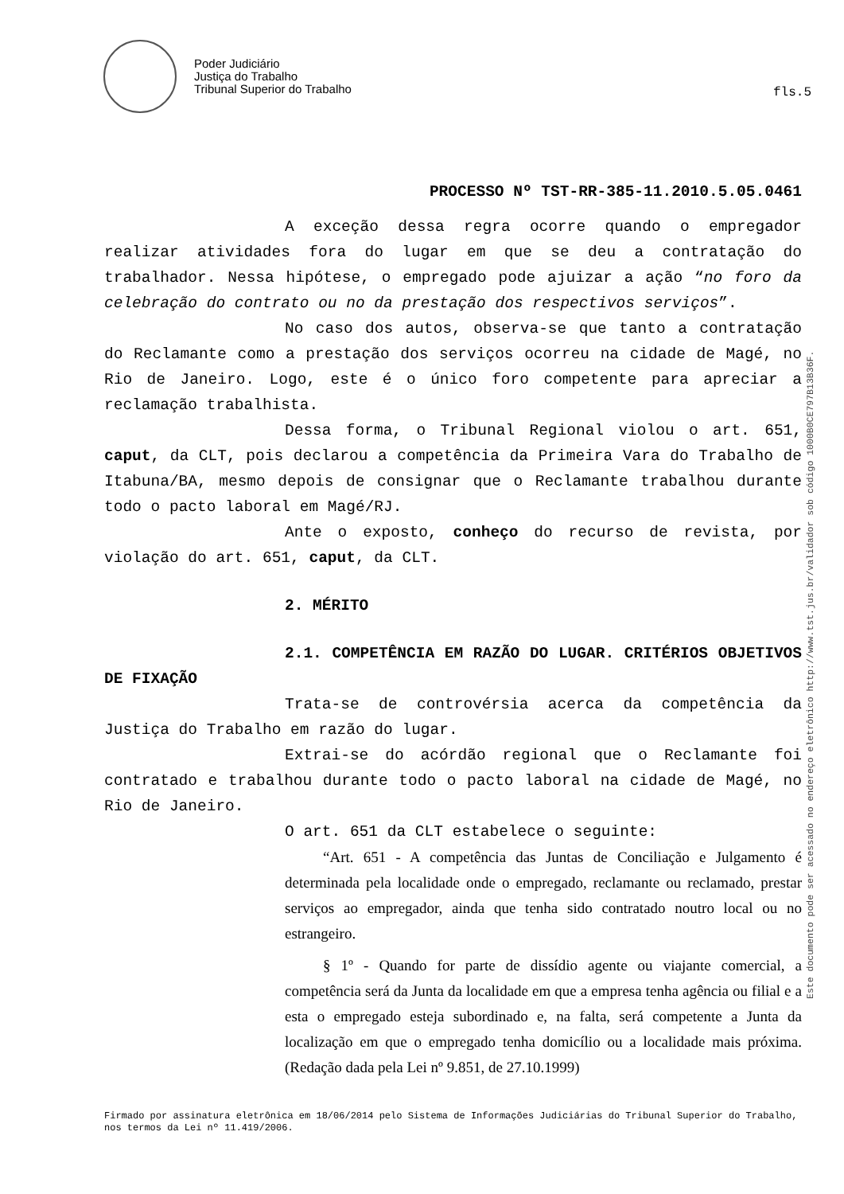Poder Judiciário
Justiça do Trabalho
Tribunal Superior do Trabalho
fls.5
PROCESSO Nº TST-RR-385-11.2010.5.05.0461
A exceção dessa regra ocorre quando o empregador realizar atividades fora do lugar em que se deu a contratação do trabalhador. Nessa hipótese, o empregado pode ajuizar a ação “no foro da celebração do contrato ou no da prestação dos respectivos serviços”.
No caso dos autos, observa-se que tanto a contratação do Reclamante como a prestação dos serviços ocorreu na cidade de Magé, no Rio de Janeiro. Logo, este é o único foro competente para apreciar a reclamação trabalhista.
Dessa forma, o Tribunal Regional violou o art. 651, caput, da CLT, pois declarou a competência da Primeira Vara do Trabalho de Itabuna/BA, mesmo depois de consignar que o Reclamante trabalhou durante todo o pacto laboral em Magé/RJ.
Ante o exposto, conheço do recurso de revista, por violação do art. 651, caput, da CLT.
2. MÉRITO
2.1. COMPETÊNCIA EM RAZÃO DO LUGAR. CRITÉRIOS OBJETIVOS DE FIXAÇÃO
Trata-se de controvérsia acerca da competência da Justiça do Trabalho em razão do lugar.
Extrai-se do acórdão regional que o Reclamante foi contratado e trabalhou durante todo o pacto laboral na cidade de Magé, no Rio de Janeiro.
O art. 651 da CLT estabelece o seguinte:
“Art. 651 - A competência das Juntas de Conciliação e Julgamento é determinada pela localidade onde o empregado, reclamante ou reclamado, prestar serviços ao empregador, ainda que tenha sido contratado noutro local ou no estrangeiro.
§ 1º - Quando for parte de dissídio agente ou viajante comercial, a competência será da Junta da localidade em que a empresa tenha agência ou filial e a esta o empregado esteja subordinado e, na falta, será competente a Junta da localização em que o empregado tenha domicílio ou a localidade mais próxima. (Redação dada pela Lei nº 9.851, de 27.10.1999)
Firmado por assinatura eletrônica em 18/06/2014 pelo Sistema de Informações Judiciárias do Tribunal Superior do Trabalho, nos termos da Lei nº 11.419/2006.
Este documento pode ser acessado no endereço eletrônico http://www.tst.jus.br/validador sob código 1000B0CE797B13B36F.